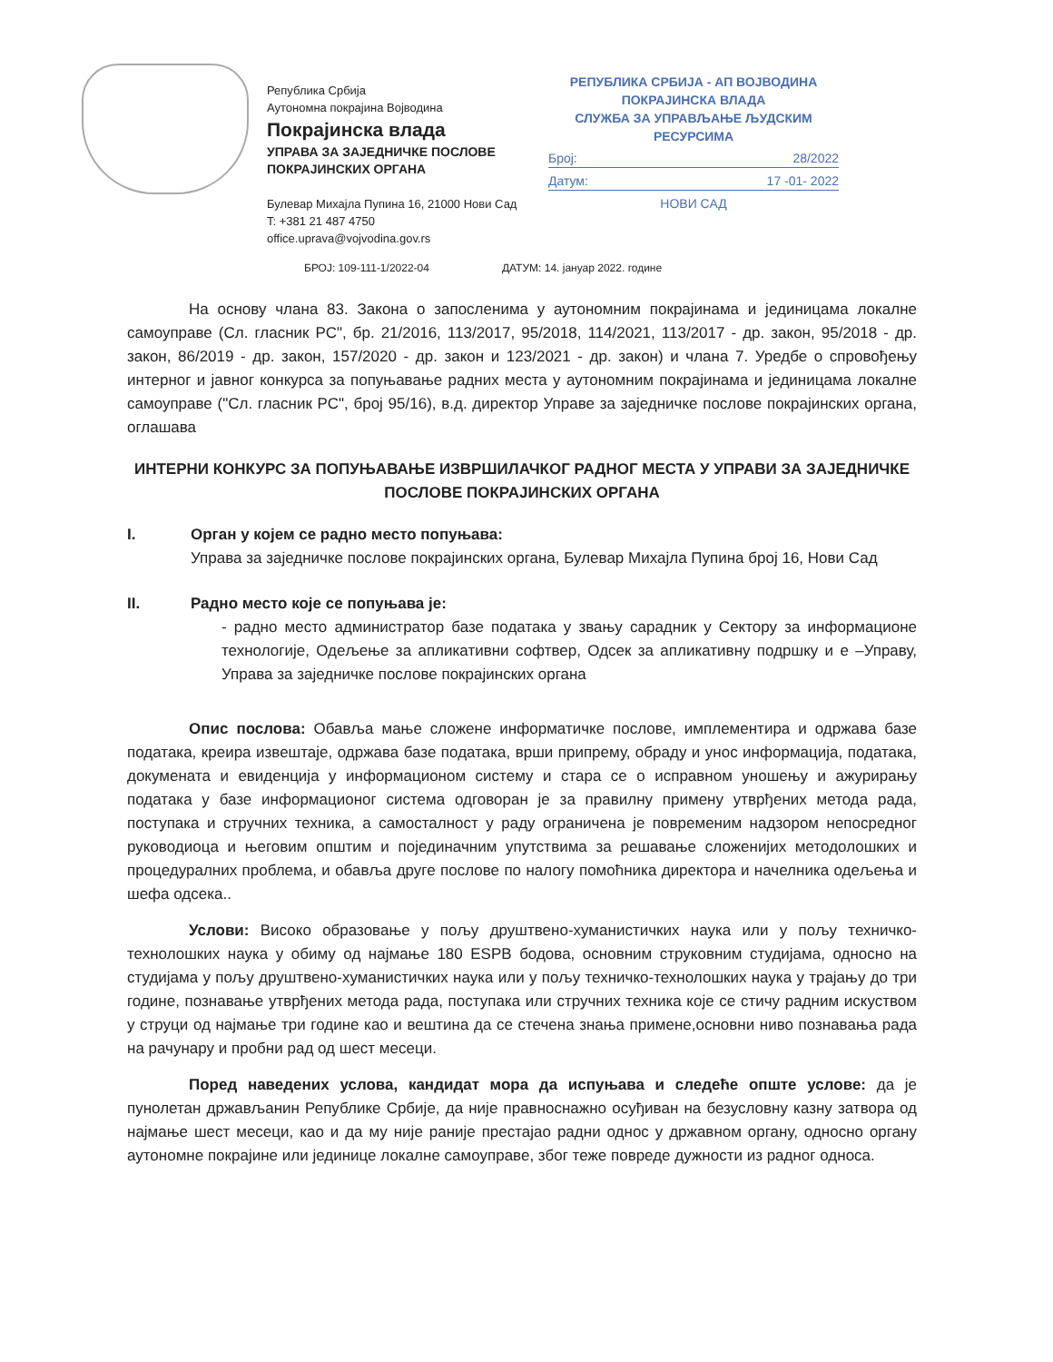Република Србија
Аутономна покрајина Војводина
Покрајинска влада
УПРАВА ЗА ЗАЈЕДНИЧКЕ ПОСЛОВЕ
ПОКРАЈИНСКИХ ОРГАНА
Булевар Михајла Пупина 16, 21000 Нови Сад
T: +381 21 487 4750
office.uprava@vojvodina.gov.rs
РЕПУБЛИКА СРБИЈА - АП ВОЈВОДИНА
ПОКРАЈИНСКА ВЛАДА
СЛУЖБА ЗА УПРАВЉАЊЕ ЉУДСКИМ РЕСУРСИМА
Број: 28/2022
Датум: 17 -01- 2022
НОВИ САД
БРОЈ: 109-111-1/2022-04 ДАТУМ: 14. јануар 2022. године
На основу члана 83. Закона о запосленима у аутономним покрајинама и јединицама локалне самоуправе (Сл. гласник РС", бр. 21/2016, 113/2017, 95/2018, 114/2021, 113/2017 - др. закон, 95/2018 - др. закон, 86/2019 - др. закон, 157/2020 - др. закон и 123/2021 - др. закон) и члана 7. Уредбе о спровођењу интерног и јавног конкурса за попуњавање радних места у аутономним покрајинама и јединицама локалне самоуправе ("Сл. гласник РС", број 95/16), в.д. директор Управе за заједничке послове покрајинских органа, оглашава
ИНТЕРНИ КОНКУРС ЗА ПОПУЊАВАЊЕ ИЗВРШИЛАЧКОГ РАДНОГ МЕСТА У УПРАВИ ЗА ЗАЈЕДНИЧКЕ ПОСЛОВЕ ПОКРАЈИНСКИХ ОРГАНА
I. Орган у којем се радно место попуњава:
Управа за заједничке послове покрајинских органа, Булевар Михајла Пупина број 16, Нови Сад
II. Радно место које се попуњава је:
- радно место администратор базе података у звању сарадник у Сектору за информационе технологије, Одељење за апликативни софтвер, Одсек за апликативну подршку и е –Управу, Управа за заједничке послове покрајинских органа
Опис послова: Обавља мање сложене информатичке послове, имплементира и одржава базе података, креира извештаје, одржава базе података, врши припрему, обраду и унос информација, података, докумената и евиденција у информационом систему и стара се о исправном уношењу и ажурирању података у базе информационог система одговоран је за правилну примену утврђених метода рада, поступака и стручних техника, а самосталност у раду ограничена је повременим надзором непосредног руководиоца и његовим општим и појединачним упутствима за решавање сложенијих методолошких и процедуралних проблема, и обавља друге послове по налогу помоћника директора и начелника одељења и шефа одсека..
Услови: Високо образовање у пољу друштвено-хуманистичких наука или у пољу техничко-технолошких наука у обиму од најмање 180 ESPB бодова, основним струковним студијама, односно на студијама у пољу друштвено-хуманистичких наука или у пољу техничко-технолошких наука у трајању до три године, познавање утврђених метода рада, поступака или стручних техника које се стичу радним искуством у струци од најмање три године као и вештина да се стечена знања примене,основни ниво познавања рада на рачунару и пробни рад од шест месеци.
Поред наведених услова, кандидат мора да испуњава и следеће опште услове: да је пунолетан држављанин Републике Србије, да није правноснажно осуђиван на безусловну казну затвора од најмање шест месеци, као и да му није раније престајао радни однос у државном органу, односно органу аутономне покрајине или јединице локалне самоуправе, због теже повреде дужности из радног односа.